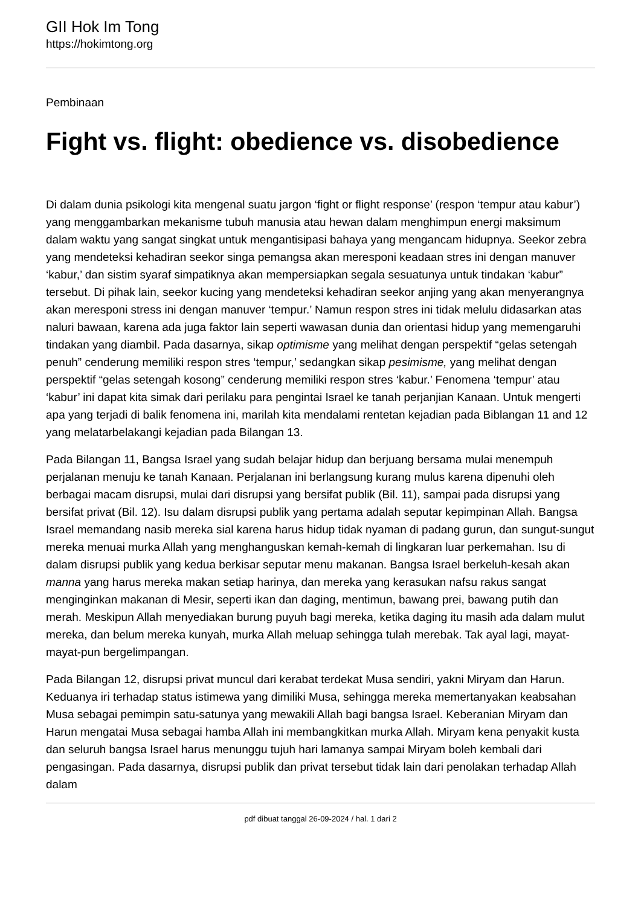GII Hok Im Tong
https://hokimtong.org
Pembinaan
Fight vs. flight: obedience vs. disobedience
Di dalam dunia psikologi kita mengenal suatu jargon ‘fight or flight response’ (respon ‘tempur atau kabur’) yang menggambarkan mekanisme tubuh manusia atau hewan dalam menghimpun energi maksimum dalam waktu yang sangat singkat untuk mengantisipasi bahaya yang mengancam hidupnya. Seekor zebra yang mendeteksi kehadiran seekor singa pemangsa akan meresponi keadaan stres ini dengan manuver ‘kabur,’ dan sistim syaraf simpatiknya akan mempersiapkan segala sesuatunya untuk tindakan ‘kabur” tersebut. Di pihak lain, seekor kucing yang mendeteksi kehadiran seekor anjing yang akan menyerangnya akan meresponi stress ini dengan manuver ‘tempur.’ Namun respon stres ini tidak melulu didasarkan atas naluri bawaan, karena ada juga faktor lain seperti wawasan dunia dan orientasi hidup yang memengaruhi tindakan yang diambil. Pada dasarnya, sikap optimisme yang melihat dengan perspektif “gelas setengah penuh” cenderung memiliki respon stres ‘tempur,’ sedangkan sikap pesimisme, yang melihat dengan perspektif “gelas setengah kosong” cenderung memiliki respon stres ‘kabur.’ Fenomena ‘tempur’ atau ‘kabur’ ini dapat kita simak dari perilaku para pengintai Israel ke tanah perjanjian Kanaan. Untuk mengerti apa yang terjadi di balik fenomena ini, marilah kita mendalami rentetan kejadian pada Biblangan 11 and 12 yang melatarbelakangi kejadian pada Bilangan 13.
Pada Bilangan 11, Bangsa Israel yang sudah belajar hidup dan berjuang bersama mulai menempuh perjalanan menuju ke tanah Kanaan. Perjalanan ini berlangsung kurang mulus karena dipenuhi oleh berbagai macam disrupsi, mulai dari disrupsi yang bersifat publik (Bil. 11), sampai pada disrupsi yang bersifat privat (Bil. 12). Isu dalam disrupsi publik yang pertama adalah seputar kepimpinan Allah. Bangsa Israel memandang nasib mereka sial karena harus hidup tidak nyaman di padang gurun, dan sungut-sungut mereka menuai murka Allah yang menghanguskan kemah-kemah di lingkaran luar perkemahan. Isu di dalam disrupsi publik yang kedua berkisar seputar menu makanan. Bangsa Israel berkeluh-kesah akan manna yang harus mereka makan setiap harinya, dan mereka yang kerasukan nafsu rakus sangat menginginkan makanan di Mesir, seperti ikan dan daging, mentimun, bawang prei, bawang putih dan merah. Meskipun Allah menyediakan burung puyuh bagi mereka, ketika daging itu masih ada dalam mulut mereka, dan belum mereka kunyah, murka Allah meluap sehingga tulah merebak. Tak ayal lagi, mayat-mayat-pun bergelimpangan.
Pada Bilangan 12, disrupsi privat muncul dari kerabat terdekat Musa sendiri, yakni Miryam dan Harun. Keduanya iri terhadap status istimewa yang dimiliki Musa, sehingga mereka memertanyakan keabsahan Musa sebagai pemimpin satu-satunya yang mewakili Allah bagi bangsa Israel. Keberanian Miryam dan Harun mengatai Musa sebagai hamba Allah ini membangkitkan murka Allah. Miryam kena penyakit kusta dan seluruh bangsa Israel harus menunggu tujuh hari lamanya sampai Miryam boleh kembali dari pengasingan. Pada dasarnya, disrupsi publik dan privat tersebut tidak lain dari penolakan terhadap Allah dalam
pdf dibuat tanggal 26-09-2024 / hal. 1 dari 2